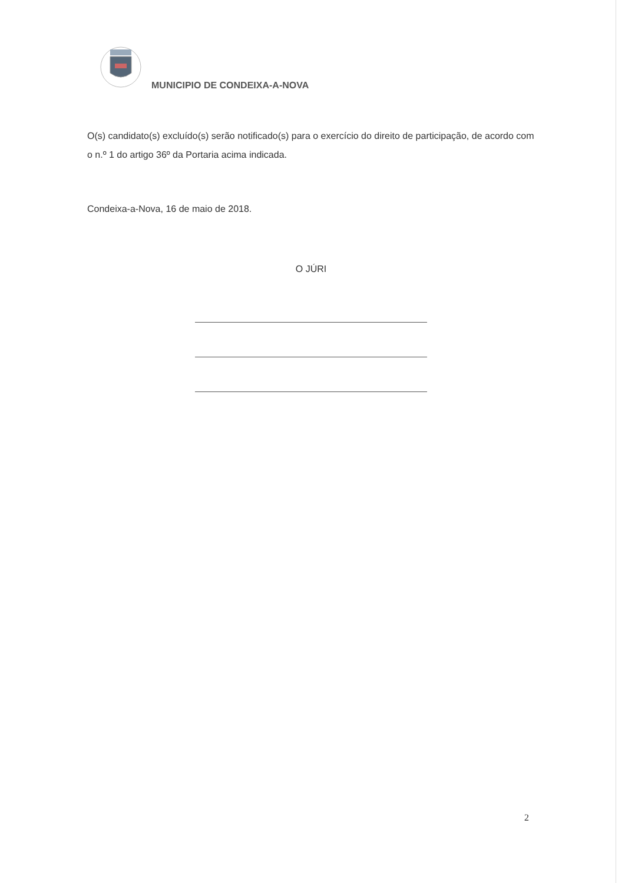MUNICIPIO DE CONDEIXA-A-NOVA
O(s) candidato(s) excluído(s) serão notificado(s) para o exercício do direito de participação, de acordo com o n.º 1 do artigo 36º da Portaria acima indicada.
Condeixa-a-Nova, 16 de maio de 2018.
O JÚRI
2